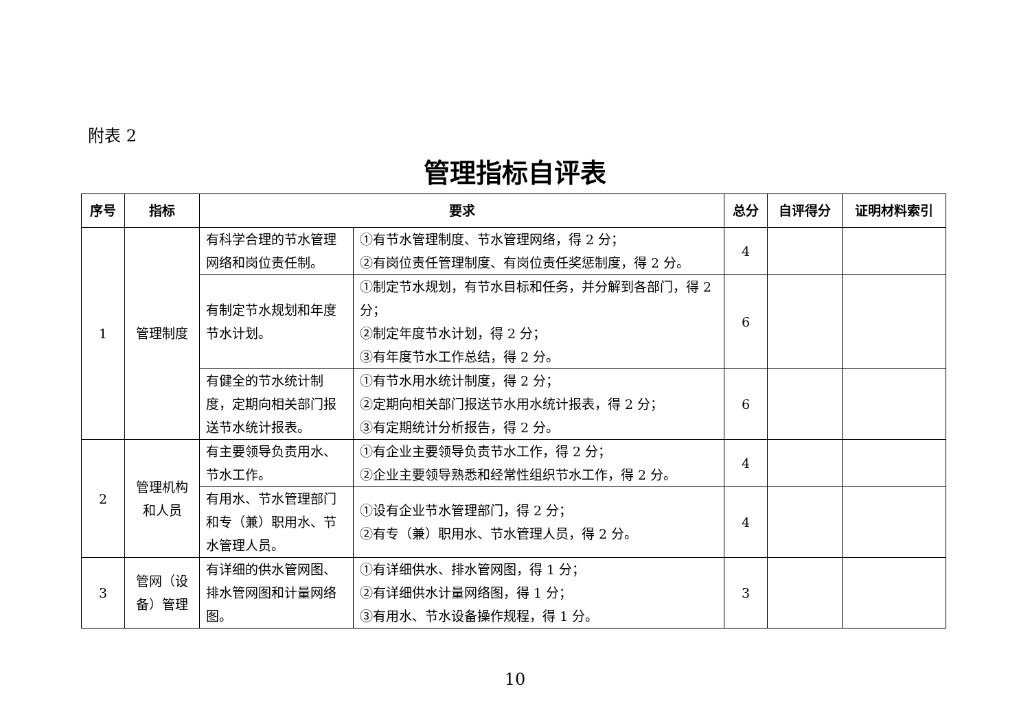附表 2
管理指标自评表
| 序号 | 指标 | 要求 | | 总分 | 自评得分 | 证明材料索引 |
| --- | --- | --- | --- | --- | --- | --- |
| 1 | 管理制度 | 有科学合理的节水管理网络和岗位责任制。 | ①有节水管理制度、节水管理网络，得 2 分； ②有岗位责任管理制度、有岗位责任奖惩制度，得 2 分。 | 4 | | |
| | | 有制定节水规划和年度节水计划。 | ①制定节水规划，有节水目标和任务，并分解到各部门，得 2 分； ②制定年度节水计划，得 2 分； ③有年度节水工作总结，得 2 分。 | 6 | | |
| | | 有健全的节水统计制度，定期向相关部门报送节水统计报表。 | ①有节水用水统计制度，得 2 分； ②定期向相关部门报送节水用水统计报表，得 2 分； ③有定期统计分析报告，得 2 分。 | 6 | | |
| 2 | 管理机构和人员 | 有主要领导负责用水、节水工作。 | ①有企业主要领导负责节水工作，得 2 分； ②企业主要领导熟悉和经常性组织节水工作，得 2 分。 | 4 | | |
| | | 有用水、节水管理部门和专（兼）职用水、节水管理人员。 | ①设有企业节水管理部门，得 2 分； ②有专（兼）职用水、节水管理人员，得 2 分。 | 4 | | |
| 3 | 管网（设备）管理 | 有详细的供水管网图、排水管网图和计量网络图。 | ①有详细供水、排水管网图，得 1 分； ②有详细供水计量网络图，得 1 分； ③有用水、节水设备操作规程，得 1 分。 | 3 | | |
10